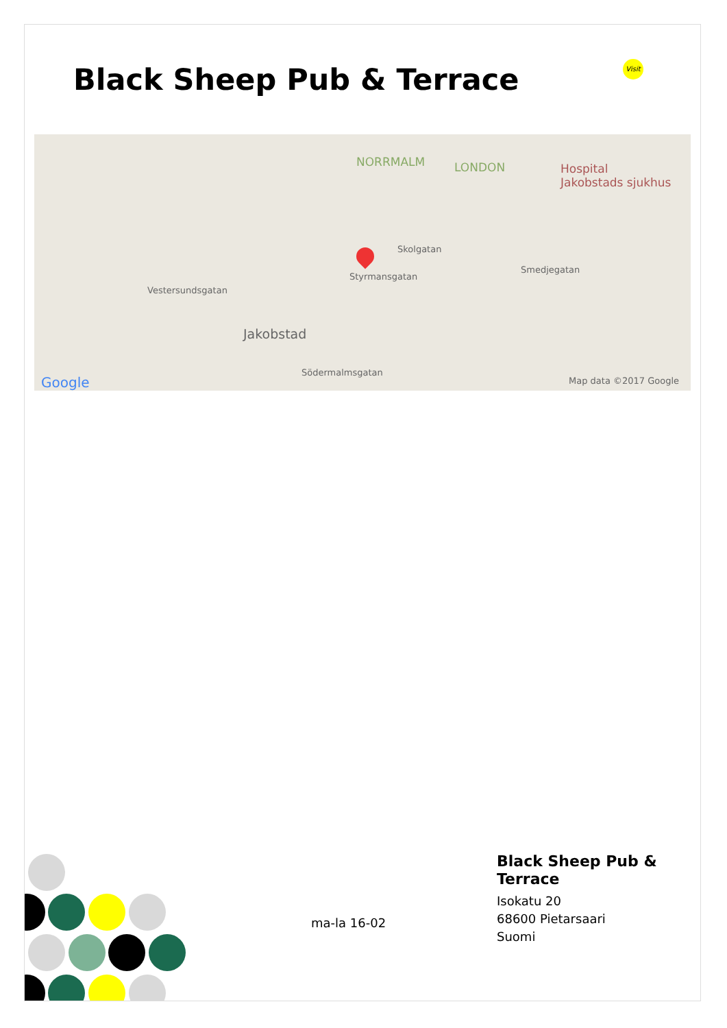Black Sheep Pub & Terrace
Visit
NORRMALM LONDON Hospital
Jakobstads sjukhus
Jakobstad
Vestersundsgatan
Styrmansgatan
Södermalmsgatan
Skolgatan
Smedjegatan
Google Map data ©2017 Google
ma-la 16-02
Black Sheep Pub &
Terrace
Isokatu 20
68600 Pietarsaari
Suomi